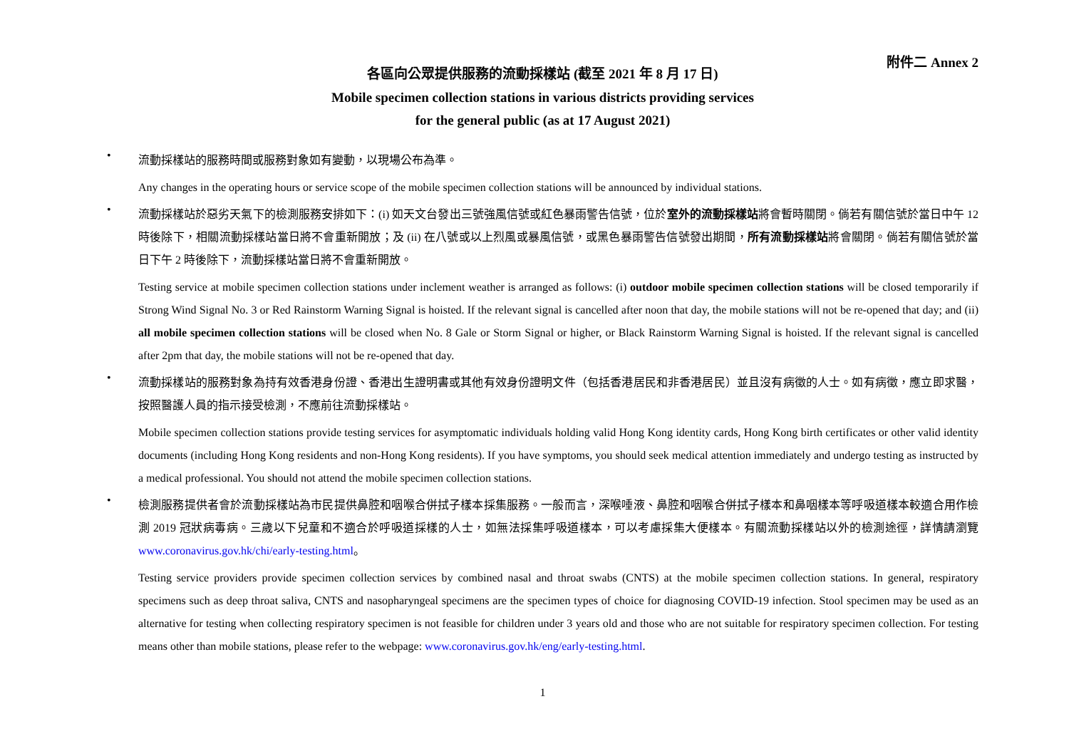附件二 Annex 2
各區向公眾提供服務的流動採樣站 (截至 2021 年 8 月 17 日)
Mobile specimen collection stations in various districts providing services
for the general public (as at 17 August 2021)
•
流動採樣站的服務時間或服務對象如有變動，以現場公布為準。
Any changes in the operating hours or service scope of the mobile specimen collection stations will be announced by individual stations.
•
流動採樣站於惡劣天氣下的檢測服務安排如下：(i) 如天文台發出三號強風信號或紅色暴雨警告信號，位於室外的流動採樣站將會暫時關閉。倘若有關信號於當日中午 12 時後除下，相關流動採樣站當日將不會重新開放；及 (ii) 在八號或以上烈風或暴風信號，或黑色暴雨警告信號發出期間，所有流動採樣站將會關閉。倘若有關信號於當日下午 2 時後除下，流動採樣站當日將不會重新開放。
Testing service at mobile specimen collection stations under inclement weather is arranged as follows: (i) outdoor mobile specimen collection stations will be closed temporarily if Strong Wind Signal No. 3 or Red Rainstorm Warning Signal is hoisted. If the relevant signal is cancelled after noon that day, the mobile stations will not be re-opened that day; and (ii) all mobile specimen collection stations will be closed when No. 8 Gale or Storm Signal or higher, or Black Rainstorm Warning Signal is hoisted. If the relevant signal is cancelled after 2pm that day, the mobile stations will not be re-opened that day.
•
流動採樣站的服務對象為持有效香港身份證、香港出生證明書或其他有效身份證明文件（包括香港居民和非香港居民）並且沒有病徵的人士。如有病徵，應立即求醫，按照醫護人員的指示接受檢測，不應前往流動採樣站。
Mobile specimen collection stations provide testing services for asymptomatic individuals holding valid Hong Kong identity cards, Hong Kong birth certificates or other valid identity documents (including Hong Kong residents and non-Hong Kong residents). If you have symptoms, you should seek medical attention immediately and undergo testing as instructed by a medical professional. You should not attend the mobile specimen collection stations.
•
檢測服務提供者會於流動採樣站為市民提供鼻腔和咽喉合併拭子樣本採集服務。一般而言，深喉唾液、鼻腔和咽喉合併拭子樣本和鼻咽樣本等呼吸道樣本較適合用作檢測 2019 冠狀病毒病。三歲以下兒童和不適合於呼吸道採樣的人士，如無法採集呼吸道樣本，可以考慮採集大便樣本。有關流動採樣站以外的檢測途徑，詳情請瀏覽 www.coronavirus.gov.hk/chi/early-testing.html。
Testing service providers provide specimen collection services by combined nasal and throat swabs (CNTS) at the mobile specimen collection stations. In general, respiratory specimens such as deep throat saliva, CNTS and nasopharyngeal specimens are the specimen types of choice for diagnosing COVID-19 infection. Stool specimen may be used as an alternative for testing when collecting respiratory specimen is not feasible for children under 3 years old and those who are not suitable for respiratory specimen collection. For testing means other than mobile stations, please refer to the webpage: www.coronavirus.gov.hk/eng/early-testing.html.
1